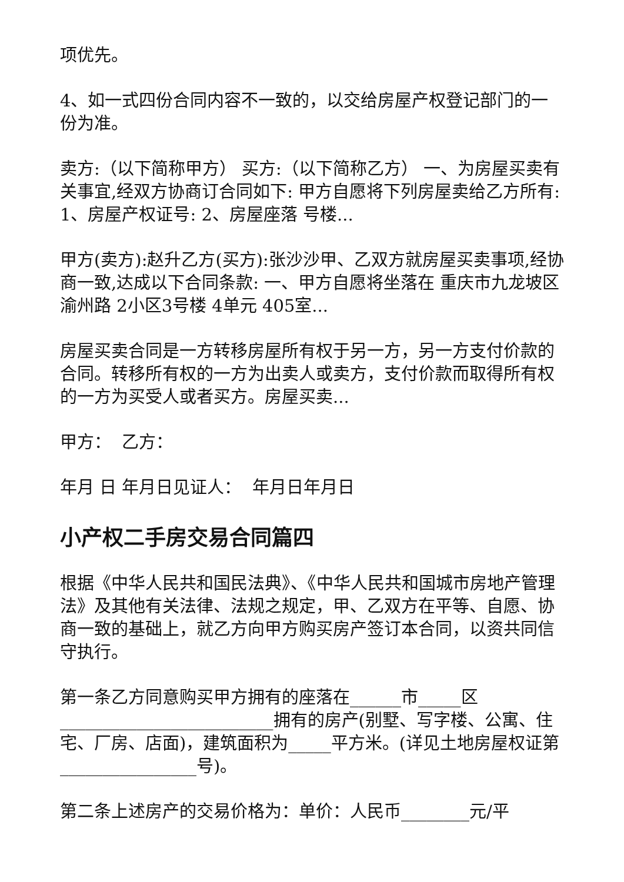项优先。
4、如一式四份合同内容不一致的，以交给房屋产权登记部门的一份为准。
卖方:（以下简称甲方） 买方:（以下简称乙方） 一、为房屋买卖有关事宜,经双方协商订合同如下: 甲方自愿将下列房屋卖给乙方所有: 1、房屋产权证号: 2、房屋座落 号楼...
甲方(卖方):赵升乙方(买方):张沙沙甲、乙双方就房屋买卖事项,经协商一致,达成以下合同条款: 一、甲方自愿将坐落在 重庆市九龙坡区 渝州路 2小区3号楼 4单元 405室...
房屋买卖合同是一方转移房屋所有权于另一方，另一方支付价款的合同。转移所有权的一方为出卖人或卖方，支付价款而取得所有权的一方为买受人或者买方。房屋买卖...
甲方： 乙方：
年月 日 年月日见证人： 年月日年月日
小产权二手房交易合同篇四
根据《中华人民共和国民法典》、《中华人民共和国城市房地产管理法》及其他有关法律、法规之规定，甲、乙双方在平等、自愿、协商一致的基础上，就乙方向甲方购买房产签订本合同，以资共同信守执行。
第一条乙方同意购买甲方拥有的座落在______市_____区_________________________拥有的房产(别墅、写字楼、公寓、住宅、厂房、店面)，建筑面积为_____平方米。(详见土地房屋权证第________________号)。
第二条上述房产的交易价格为：单价：人民币________元/平